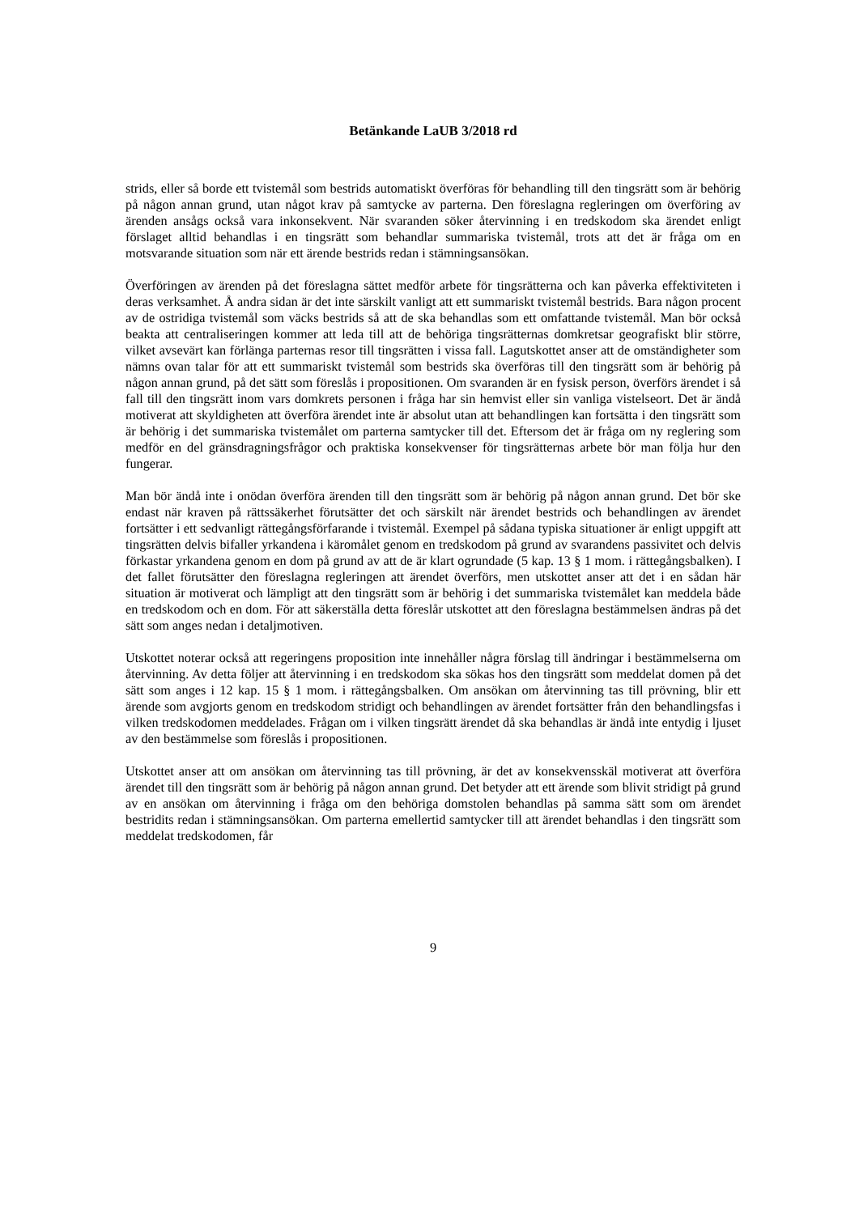Betänkande LaUB 3/2018 rd
strids, eller så borde ett tvistemål som bestrids automatiskt överföras för behandling till den tingsrätt som är behörig på någon annan grund, utan något krav på samtycke av parterna. Den föreslagna regleringen om överföring av ärenden ansågs också vara inkonsekvent. När svaranden söker återvinning i en tredskodom ska ärendet enligt förslaget alltid behandlas i en tingsrätt som behandlar summariska tvistemål, trots att det är fråga om en motsvarande situation som när ett ärende bestrids redan i stämningsansökan.
Överföringen av ärenden på det föreslagna sättet medför arbete för tingsrätterna och kan påverka effektiviteten i deras verksamhet. Å andra sidan är det inte särskilt vanligt att ett summariskt tvistemål bestrids. Bara någon procent av de ostridiga tvistemål som väcks bestrids så att de ska behandlas som ett omfattande tvistemål. Man bör också beakta att centraliseringen kommer att leda till att de behöriga tingsrätternas domkretsar geografiskt blir större, vilket avsevärt kan förlänga parternas resor till tingsrätten i vissa fall. Lagutskottet anser att de omständigheter som nämns ovan talar för att ett summariskt tvistemål som bestrids ska överföras till den tingsrätt som är behörig på någon annan grund, på det sätt som föreslås i propositionen. Om svaranden är en fysisk person, överförs ärendet i så fall till den tingsrätt inom vars domkrets personen i fråga har sin hemvist eller sin vanliga vistelseort. Det är ändå motiverat att skyldigheten att överföra ärendet inte är absolut utan att behandlingen kan fortsätta i den tingsrätt som är behörig i det summariska tvistemålet om parterna samtycker till det. Eftersom det är fråga om ny reglering som medför en del gränsdragningsfrågor och praktiska konsekvenser för tingsrätternas arbete bör man följa hur den fungerar.
Man bör ändå inte i onödan överföra ärenden till den tingsrätt som är behörig på någon annan grund. Det bör ske endast när kraven på rättssäkerhet förutsätter det och särskilt när ärendet bestrids och behandlingen av ärendet fortsätter i ett sedvanligt rättegångsförfarande i tvistemål. Exempel på sådana typiska situationer är enligt uppgift att tingsrätten delvis bifaller yrkandena i käromålet genom en tredskodom på grund av svarandens passivitet och delvis förkastar yrkandena genom en dom på grund av att de är klart ogrundade (5 kap. 13 § 1 mom. i rättegångsbalken). I det fallet förutsätter den föreslagna regleringen att ärendet överförs, men utskottet anser att det i en sådan här situation är motiverat och lämpligt att den tingsrätt som är behörig i det summariska tvistemålet kan meddela både en tredskodom och en dom. För att säkerställa detta föreslår utskottet att den föreslagna bestämmelsen ändras på det sätt som anges nedan i detaljmotiven.
Utskottet noterar också att regeringens proposition inte innehåller några förslag till ändringar i bestämmelserna om återvinning. Av detta följer att återvinning i en tredskodom ska sökas hos den tingsrätt som meddelat domen på det sätt som anges i 12 kap. 15 § 1 mom. i rättegångsbalken. Om ansökan om återvinning tas till prövning, blir ett ärende som avgjorts genom en tredskodom stridigt och behandlingen av ärendet fortsätter från den behandlingsfas i vilken tredskodomen meddelades. Frågan om i vilken tingsrätt ärendet då ska behandlas är ändå inte entydig i ljuset av den bestämmelse som föreslås i propositionen.
Utskottet anser att om ansökan om återvinning tas till prövning, är det av konsekvensskäl motiverat att överföra ärendet till den tingsrätt som är behörig på någon annan grund. Det betyder att ett ärende som blivit stridigt på grund av en ansökan om återvinning i fråga om den behöriga domstolen behandlas på samma sätt som om ärendet bestridits redan i stämningsansökan. Om parterna emellertid samtycker till att ärendet behandlas i den tingsrätt som meddelat tredskodomen, får
9